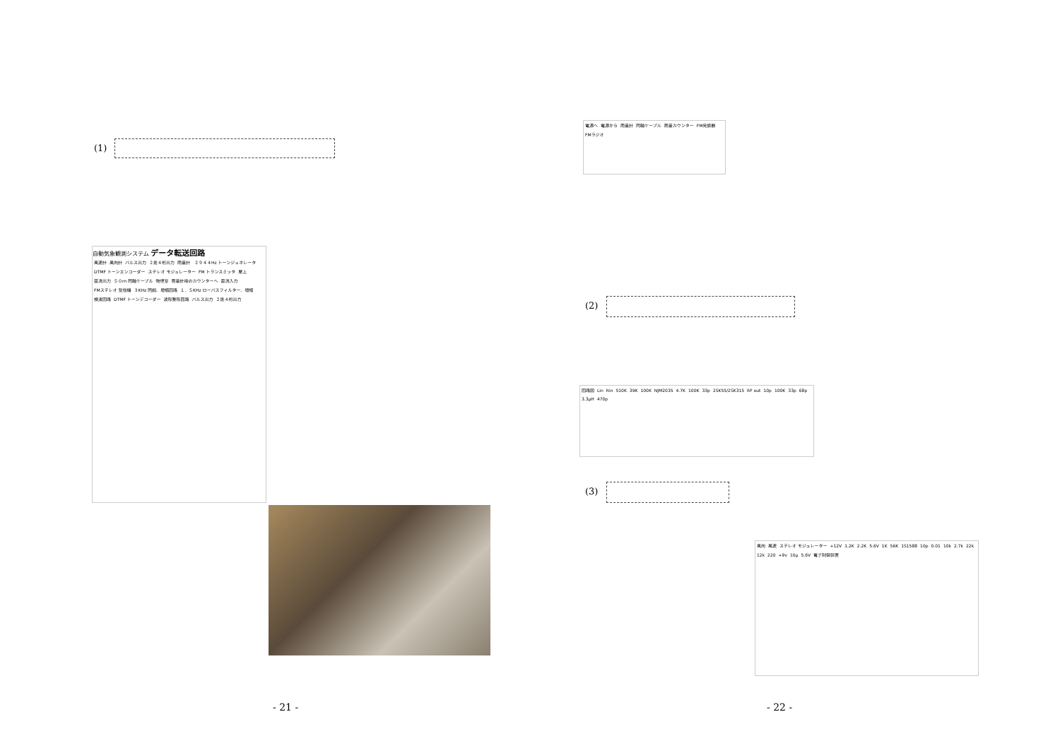(1)
自動気象観測システム データ転送回路
風速計 風向計 パルス出力 ２進４桁出力 雨量計 ２９４４Hz トーンジェネレータ DTMF トーンエンコーダー ステレオ モジュレーター FM トランスミッタ 屋上 直流出力 ５０ｍ 同軸ケーブル 物理室 雨量計用のカウンターへ 直流入力 FMステレオ 受信機 ３KHz 同調、増幅回路 １．５KHz ローパスフィルター、増幅 検波回路 DTMF トーンデコーダー 波形整形回路 パルス出力 ２進４桁出力
- 21 -
電源へ 電源から 雨量計 同軸ケーブル 雨量カウンター FM発振器 FMラジオ
(2)
回路図 Lin Rin 510K 39K 100K NJM20354.7K 100K 33p 2SK55/2SK315 RF out 10p 100K 33p 68p 3.3μH 470p
(3)
風向 風速 ステレオ モジュレーター+12V 1.2K 2.2K 5.6V 1K 56K 1S158810p 0.0110k 2.7k 22k 12k 220+9v 10μ 5.6V 電子制御装置
- 22 -